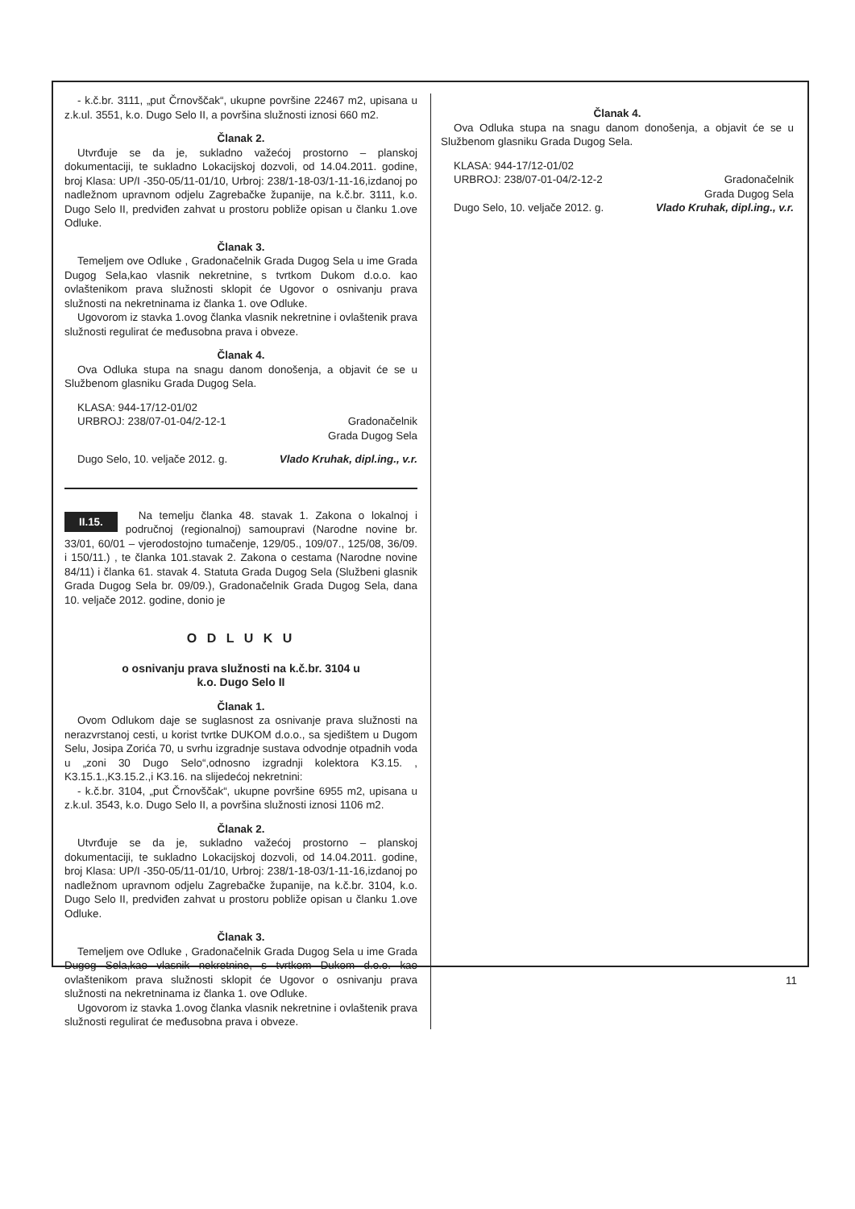- k.č.br. 3111, „put Črnovščak“, ukupne površine 22467 m2, upisana u z.k.ul. 3551, k.o. Dugo Selo II, a površina služnosti iznosi 660 m2.
Članak 2.
Utvrđuje se da je, sukladno važećoj prostorno – planskoj dokumentaciji, te sukladno Lokacijskoj dozvoli, od 14.04.2011. godine, broj Klasa: UP/I -350-05/11-01/10, Urbroj: 238/1-18-03/1-11-16,izdanoj po nadležnom upravnom odjelu Zagrebačke županije, na k.č.br. 3111, k.o. Dugo Selo II, predviđen zahvat u prostoru pobliže opisan u članku 1.ove Odluke.
Članak 3.
Temeljem ove Odluke , Gradonačelnik Grada Dugog Sela u ime Grada Dugog Sela,kao vlasnik nekretnine, s tvrtkom Dukom d.o.o. kao ovlaštenikom prava služnosti sklopit će Ugovor o osnivanju prava služnosti na nekretninama iz članka 1. ove Odluke.
Ugovorom iz stavka 1.ovog članka vlasnik nekretnine i ovlaštenik prava služnosti regulirat će međusobna prava i obveze.
Članak 4.
Ova Odluka stupa na snagu danom donošenja, a objavit će se u Službenom glasniku Grada Dugog Sela.
KLASA: 944-17/12-01/02
URBROJ: 238/07-01-04/2-12-1 Gradonačelnik
Grada Dugog Sela
Dugo Selo, 10. veljače 2012. g. Vlado Kruhak, dipl.ing., v.r.
II.15.
Na temelju članka 48. stavak 1. Zakona o lokalnoj i područnoj (regionalnoj) samoupravi (Narodne novine br. 33/01, 60/01 – vjerodostojno tumačenje, 129/05., 109/07., 125/08, 36/09. i 150/11.) , te članka 101.stavak 2. Zakona o cestama (Narodne novine 84/11) i članka 61. stavak 4. Statuta Grada Dugog Sela (Službeni glasnik Grada Dugog Sela br. 09/09.), Gradonačelnik Grada Dugog Sela, dana 10. veljače 2012. godine, donio je
O D L U K U
o osnivanju prava služnosti na k.č.br. 3104 u
k.o. Dugo Selo II
Članak 1.
Ovom Odlukom daje se suglasnost za osnivanje prava služnosti na nerazvrstanoj cesti, u korist tvrtke DUKOM d.o.o., sa sjedištem u Dugom Selu, Josipa Zorića 70, u svrhu izgradnje sustava odvodnje otpadnih voda u „zoni 30 Dugo Selo“,odnosno izgradnji kolektora K3.15. , K3.15.1.,K3.15.2.,i K3.16. na slijedećoj nekretnini:
- k.č.br. 3104, „put Črnovščak“, ukupne površine 6955 m2, upisana u z.k.ul. 3543, k.o. Dugo Selo II, a površina služnosti iznosi 1106 m2.
Članak 2.
Utvrđuje se da je, sukladno važećoj prostorno – planskoj dokumentaciji, te sukladno Lokacijskoj dozvoli, od 14.04.2011. godine, broj Klasa: UP/I -350-05/11-01/10, Urbroj: 238/1-18-03/1-11-16,izdanoj po nadležnom upravnom odjelu Zagrebačke županije, na k.č.br. 3104, k.o. Dugo Selo II, predviđen zahvat u prostoru pobliže opisan u članku 1.ove Odluke.
Članak 3.
Temeljem ove Odluke , Gradonačelnik Grada Dugog Sela u ime Grada Dugog Sela,kao vlasnik nekretnine, s tvrtkom Dukom d.o.o. kao ovlaštenikom prava služnosti sklopit će Ugovor o osnivanju prava služnosti na nekretninama iz članka 1. ove Odluke.
Ugovorom iz stavka 1.ovog članka vlasnik nekretnine i ovlaštenik prava služnosti regulirat će međusobna prava i obveze.
Članak 4.
Ova Odluka stupa na snagu danom donošenja, a objavit će se u Službenom glasniku Grada Dugog Sela.
KLASA: 944-17/12-01/02
URBROJ: 238/07-01-04/2-12-2 Gradonačelnik
Grada Dugog Sela
Dugo Selo, 10. veljače 2012. g. Vlado Kruhak, dipl.ing., v.r.
11